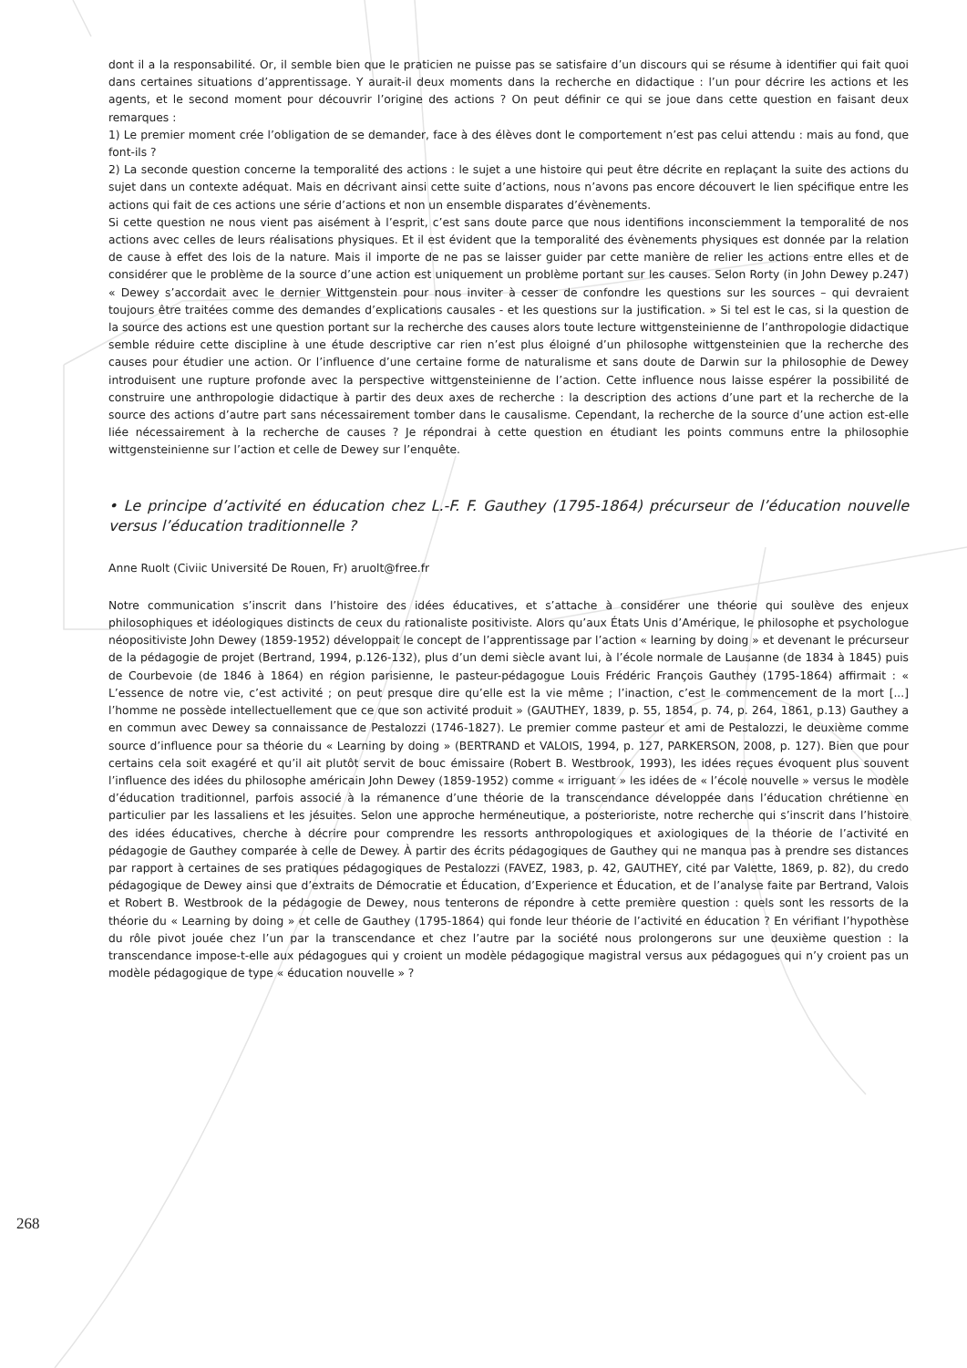dont il a la responsabilité. Or, il semble bien que le praticien ne puisse pas se satisfaire d’un discours qui se résume à identifier qui fait quoi dans certaines situations d’apprentissage. Y aurait-il deux moments dans la recherche en didactique : l’un pour décrire les actions et les agents, et le second moment pour découvrir l’origine des actions ? On peut définir ce qui se joue dans cette question en faisant deux remarques :
1) Le premier moment crée l’obligation de se demander, face à des élèves dont le comportement n’est pas celui attendu : mais au fond, que font-ils ?
2) La seconde question concerne la temporalité des actions : le sujet a une histoire qui peut être décrite en replaçant la suite des actions du sujet dans un contexte adéquat. Mais en décrivant ainsi cette suite d’actions, nous n’avons pas encore découvert le lien spécifique entre les actions qui fait de ces actions une série d’actions et non un ensemble disparates d’évènements.
Si cette question ne nous vient pas aisément à l’esprit, c’est sans doute parce que nous identifions inconsciemment la temporalité de nos actions avec celles de leurs réalisations physiques. Et il est évident que la temporalité des évènements physiques est donnée par la relation de cause à effet des lois de la nature. Mais il importe de ne pas se laisser guider par cette manière de relier les actions entre elles et de considérer que le problème de la source d’une action est uniquement un problème portant sur les causes. Selon Rorty (in John Dewey p.247) « Dewey s’accordait avec le dernier Wittgenstein pour nous inviter à cesser de confondre les questions sur les sources – qui devraient toujours être traitées comme des demandes d’explications causales - et les questions sur la justification. » Si tel est le cas, si la question de la source des actions est une question portant sur la recherche des causes alors toute lecture wittgensteinienne de l’anthropologie didactique semble réduire cette discipline à une étude descriptive car rien n’est plus éloigné d’un philosophe wittgensteinien que la recherche des causes pour étudier une action. Or l’influence d’une certaine forme de naturalisme et sans doute de Darwin sur la philosophie de Dewey introduisent une rupture profonde avec la perspective wittgensteinienne de l’action. Cette influence nous laisse espérer la possibilité de construire une anthropologie didactique à partir des deux axes de recherche : la description des actions d’une part et la recherche de la source des actions d’autre part sans nécessairement tomber dans le causalisme. Cependant, la recherche de la source d’une action est-elle liée nécessairement à la recherche de causes ? Je répondrai à cette question en étudiant les points communs entre la philosophie wittgensteinienne sur l’action et celle de Dewey sur l’enquête.
• Le principe d’activité en éducation chez L.-F. F. Gauthey (1795-1864) précurseur de l’éducation nouvelle versus l’éducation traditionnelle ?
Anne Ruolt (Civiic Université De Rouen, Fr) aruolt@free.fr
Notre communication s’inscrit dans l’histoire des idées éducatives, et s’attache à considérer une théorie qui soulève des enjeux philosophiques et idéologiques distincts de ceux du rationaliste positiviste. Alors qu’aux États Unis d’Amérique, le philosophe et psychologue néopositiviste John Dewey (1859-1952) développait le concept de l’apprentissage par l’action « learning by doing » et devenant le précurseur de la pédagogie de projet (Bertrand, 1994, p.126-132), plus d’un demi siècle avant lui, à l’école normale de Lausanne (de 1834 à 1845) puis de Courbevoie (de 1846 à 1864) en région parisienne, le pasteur-pédagogue Louis Frédéric François Gauthey (1795-1864) affirmait : « L’essence de notre vie, c’est activité ; on peut presque dire qu’elle est la vie même ; l’inaction, c’est le commencement de la mort [...] l’homme ne possède intellectuellement que ce que son activité produit » (GAUTHEY, 1839, p. 55, 1854, p. 74, p. 264, 1861, p.13) Gauthey a en commun avec Dewey sa connaissance de Pestalozzi (1746-1827). Le premier comme pasteur et ami de Pestalozzi, le deuxième comme source d’influence pour sa théorie du « Learning by doing » (BERTRAND et VALOIS, 1994, p. 127, PARKERSON, 2008, p. 127). Bien que pour certains cela soit exagéré et qu’il ait plutôt servit de bouc émissaire (Robert B. Westbrook, 1993), les idées reçues évoquent plus souvent l’influence des idées du philosophe américain John Dewey (1859-1952) comme « irriguant » les idées de « l’école nouvelle » versus le modèle d’éducation traditionnel, parfois associé à la rémanence d’une théorie de la transcendance développée dans l’éducation chrétienne en particulier par les lassaliens et les jésuites. Selon une approche herméneutique, a posterioriste, notre recherche qui s’inscrit dans l’histoire des idées éducatives, cherche à décrire pour comprendre les ressorts anthropologiques et axiologiques de la théorie de l’activité en pédagogie de Gauthey comparée à celle de Dewey. À partir des écrits pédagogiques de Gauthey qui ne manqua pas à prendre ses distances par rapport à certaines de ses pratiques pédagogiques de Pestalozzi (FAVEZ, 1983, p. 42, GAUTHEY, cité par Valette, 1869, p. 82), du credo pédagogique de Dewey ainsi que d’extraits de Démocratie et Éducation, d’Experience et Éducation, et de l’analyse faite par Bertrand, Valois et Robert B. Westbrook de la pédagogie de Dewey, nous tenterons de répondre à cette première question : quels sont les ressorts de la théorie du « Learning by doing » et celle de Gauthey (1795-1864) qui fonde leur théorie de l’activité en éducation ? En vérifiant l’hypothèse du rôle pivot jouée chez l’un par la transcendance et chez l’autre par la société nous prolongerons sur une deuxième question : la transcendance impose-t-elle aux pédagogues qui y croient un modèle pédagogique magistral versus aux pédagogues qui n’y croient pas un modèle pédagogique de type « éducation nouvelle » ?
268